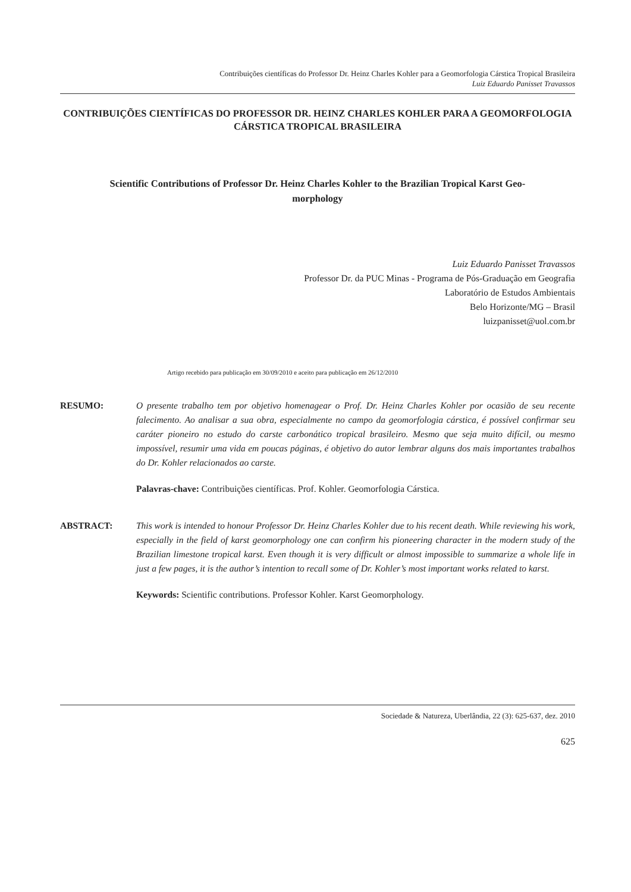Contribuições científicas do Professor Dr. Heinz Charles Kohler para a Geomorfologia Cárstica Tropical Brasileira
Luiz Eduardo Panisset Travassos
CONTRIBUIÇÕES CIENTÍFICAS DO PROFESSOR DR. HEINZ CHARLES KOHLER PARA A GEOMORFOLOGIA CÁRSTICA TROPICAL BRASILEIRA
Scientific Contributions of Professor Dr. Heinz Charles Kohler to the Brazilian Tropical Karst Geo-
morphology
Luiz Eduardo Panisset Travassos
Professor Dr. da PUC Minas - Programa de Pós-Graduação em Geografia
Laboratório de Estudos Ambientais
Belo Horizonte/MG – Brasil
luizpanisset@uol.com.br
Artigo recebido para publicação em 30/09/2010 e aceito para publicação em 26/12/2010
RESUMO: O presente trabalho tem por objetivo homenagear o Prof. Dr. Heinz Charles Kohler por ocasião de seu recente falecimento. Ao analisar a sua obra, especialmente no campo da geomorfologia cárstica, é possível confirmar seu caráter pioneiro no estudo do carste carbonático tropical brasileiro. Mesmo que seja muito difícil, ou mesmo impossível, resumir uma vida em poucas páginas, é objetivo do autor lembrar alguns dos mais importantes trabalhos do Dr. Kohler relacionados ao carste.
Palavras-chave: Contribuições científicas. Prof. Kohler. Geomorfologia Cárstica.
ABSTRACT: This work is intended to honour Professor Dr. Heinz Charles Kohler due to his recent death. While reviewing his work, especially in the field of karst geomorphology one can confirm his pioneering character in the modern study of the Brazilian limestone tropical karst. Even though it is very difficult or almost impossible to summarize a whole life in just a few pages, it is the author’s intention to recall some of Dr. Kohler’s most important works related to karst.
Keywords: Scientific contributions. Professor Kohler. Karst Geomorphology.
Sociedade & Natureza, Uberlândia, 22 (3): 625-637, dez. 2010
625